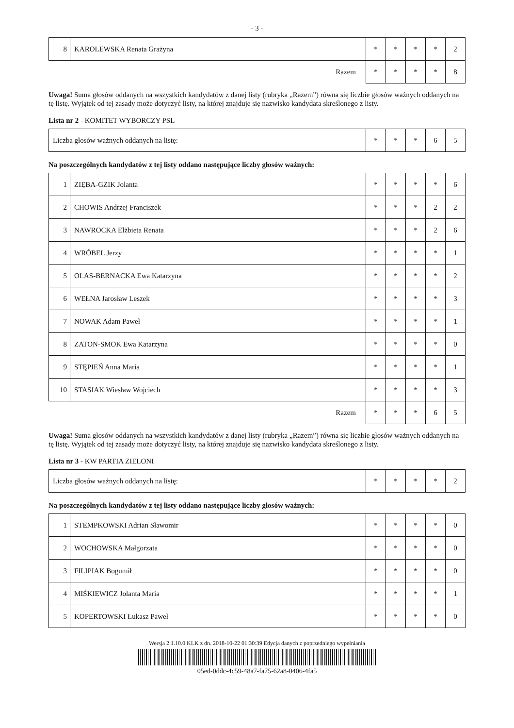- 3 -
| 8 | KAROLEWSKA Renata Grażyna | * | * | * | * | 2 |
| Razem | | * | * | * | * | 8 |
Uwaga! Suma głosów oddanych na wszystkich kandydatów z danej listy (rubryka „Razem”) równa się liczbie głosów ważnych oddanych na tę listę. Wyjątek od tej zasady może dotyczyć listy, na której znajduje się nazwisko kandydata skreślonego z listy.
Lista nr 2 - KOMITET WYBORCZY PSL
| Liczba głosów ważnych oddanych na listę: | * | * | * | 6 | 5 |
Na poszczególnych kandydatów z tej listy oddano następujące liczby głosów ważnych:
| 1 | ZIĘBA-GZIK Jolanta | * | * | * | * | 6 |
| 2 | CHOWIS Andrzej Franciszek | * | * | * | 2 | 2 |
| 3 | NAWROCKA Elżbieta Renata | * | * | * | 2 | 6 |
| 4 | WRÓBEL Jerzy | * | * | * | * | 1 |
| 5 | OLAS-BERNACKA Ewa Katarzyna | * | * | * | * | 2 |
| 6 | WEŁNA Jarosław Leszek | * | * | * | * | 3 |
| 7 | NOWAK Adam Paweł | * | * | * | * | 1 |
| 8 | ZATON-SMOK Ewa Katarzyna | * | * | * | * | 0 |
| 9 | STĘPIEŃ Anna Maria | * | * | * | * | 1 |
| 10 | STASIAK Wiesław Wojciech | * | * | * | * | 3 |
| Razem | | * | * | * | 6 | 5 |
Uwaga! Suma głosów oddanych na wszystkich kandydatów z danej listy (rubryka „Razem”) równa się liczbie głosów ważnych oddanych na tę listę. Wyjątek od tej zasady może dotyczyć listy, na której znajduje się nazwisko kandydata skreślonego z listy.
Lista nr 3 - KW PARTIA ZIELONI
| Liczba głosów ważnych oddanych na listę: | * | * | * | * | 2 |
Na poszczególnych kandydatów z tej listy oddano następujące liczby głosów ważnych:
| 1 | STEMPKOWSKI Adrian Sławomir | * | * | * | * | 0 |
| 2 | WOCHOWSKA Małgorzata | * | * | * | * | 0 |
| 3 | FILIPIAK Bogumił | * | * | * | * | 0 |
| 4 | MIŚKIEWICZ Jolanta Maria | * | * | * | * | 1 |
| 5 | KOPERTOWSKI Łukasz Paweł | * | * | * | * | 0 |
Wersja 2.1.10.0 KLK z dn. 2018-10-22 01:30:39 Edycja danych z poprzedniego wypełniania
05ed-0ddc-4c59-48a7-fa75-62a8-0406-4fa5